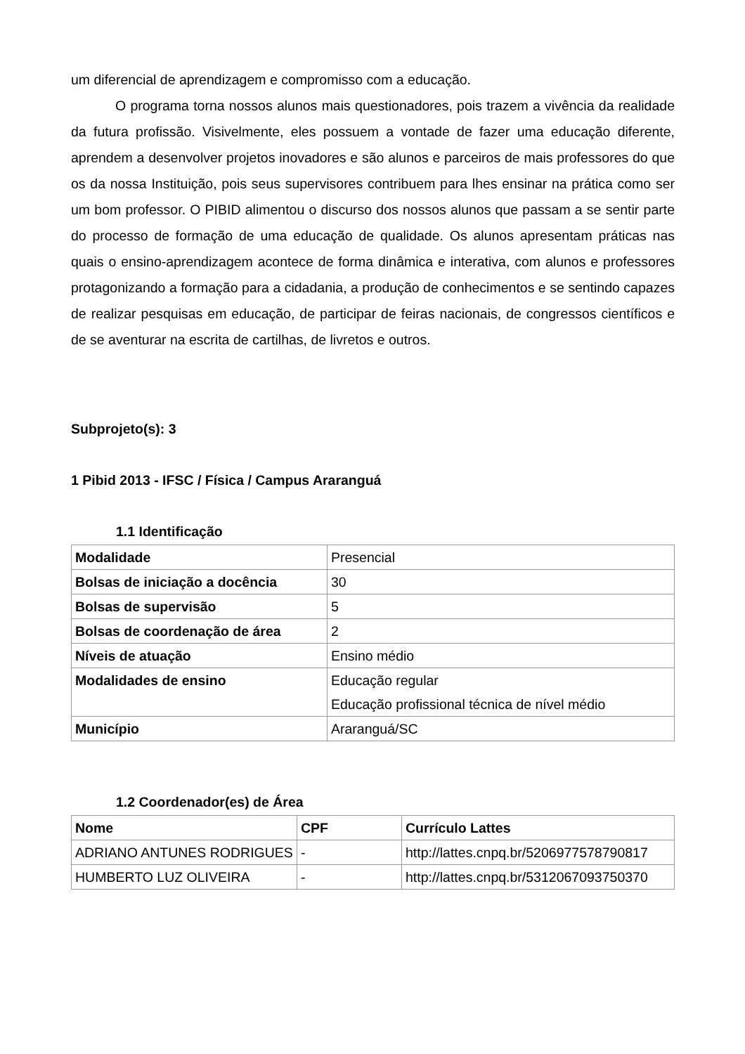um diferencial de aprendizagem e compromisso com a educação.
O programa torna nossos alunos mais questionadores, pois trazem a vivência da realidade da futura profissão. Visivelmente, eles possuem a vontade de fazer uma educação diferente, aprendem a desenvolver projetos inovadores e são alunos e parceiros de mais professores do que os da nossa Instituição, pois seus supervisores contribuem para lhes ensinar na prática como ser um bom professor. O PIBID alimentou o discurso dos nossos alunos que passam a se sentir parte do processo de formação de uma educação de qualidade. Os alunos apresentam práticas nas quais o ensino-aprendizagem acontece de forma dinâmica e interativa, com alunos e professores protagonizando a formação para a cidadania, a produção de conhecimentos e se sentindo capazes de realizar pesquisas em educação, de participar de feiras nacionais, de congressos científicos e de se aventurar na escrita de cartilhas, de livretos e outros.
Subprojeto(s): 3
1 Pibid 2013 - IFSC / Física / Campus Araranguá
1.1 Identificação
| Modalidade | Presencial |
| Bolsas de iniciação a docência | 30 |
| Bolsas de supervisão | 5 |
| Bolsas de coordenação de área | 2 |
| Níveis de atuação | Ensino médio |
| Modalidades de ensino | Educação regular Educação profissional técnica de nível médio |
| Município | Araranguá/SC |
1.2 Coordenador(es) de Área
| Nome | CPF | Currículo Lattes |
| --- | --- | --- |
| ADRIANO ANTUNES RODRIGUES | - | http://lattes.cnpq.br/5206977578790817 |
| HUMBERTO LUZ OLIVEIRA | - | http://lattes.cnpq.br/5312067093750370 |